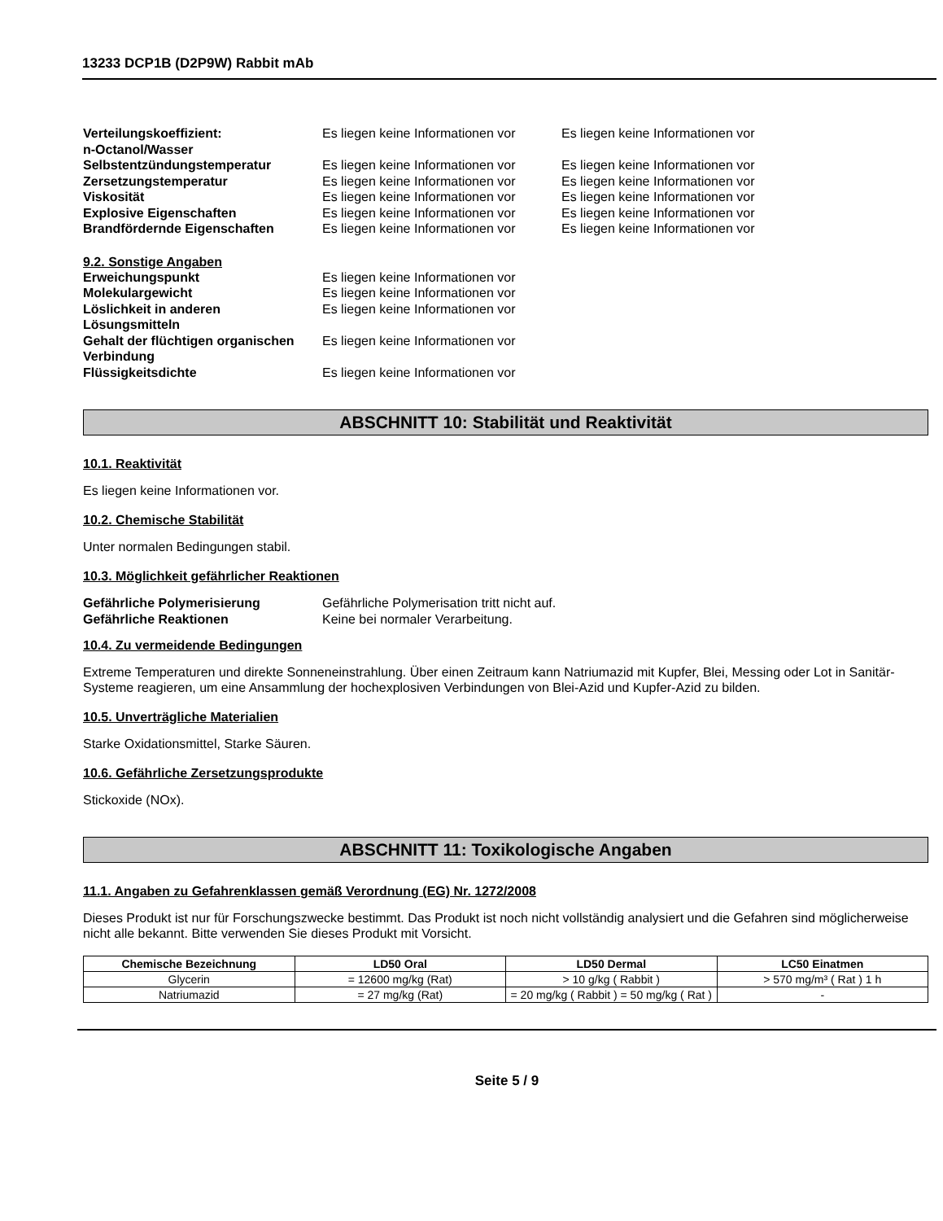13233 DCP1B (D2P9W) Rabbit mAb
| Verteilungskoeffizient: n-Octanol/Wasser | Es liegen keine Informationen vor | Es liegen keine Informationen vor |
| Selbstentzündungstemperatur | Es liegen keine Informationen vor | Es liegen keine Informationen vor |
| Zersetzungstemperatur | Es liegen keine Informationen vor | Es liegen keine Informationen vor |
| Viskosität | Es liegen keine Informationen vor | Es liegen keine Informationen vor |
| Explosive Eigenschaften | Es liegen keine Informationen vor | Es liegen keine Informationen vor |
| Brandfördernde Eigenschaften | Es liegen keine Informationen vor | Es liegen keine Informationen vor |
9.2. Sonstige Angaben
| Erweichungspunkt | Es liegen keine Informationen vor |
| Molekulargewicht | Es liegen keine Informationen vor |
| Löslichkeit in anderen Lösungsmitteln | Es liegen keine Informationen vor |
| Gehalt der flüchtigen organischen Verbindung | Es liegen keine Informationen vor |
| Flüssigkeitsdichte | Es liegen keine Informationen vor |
ABSCHNITT 10: Stabilität und Reaktivität
10.1. Reaktivität
Es liegen keine Informationen vor.
10.2. Chemische Stabilität
Unter normalen Bedingungen stabil.
10.3. Möglichkeit gefährlicher Reaktionen
| Gefährliche Polymerisierung | Gefährliche Polymerisation tritt nicht auf. |
| Gefährliche Reaktionen | Keine bei normaler Verarbeitung. |
10.4. Zu vermeidende Bedingungen
Extreme Temperaturen und direkte Sonneneinstrahlung. Über einen Zeitraum kann Natriumazid mit Kupfer, Blei, Messing oder Lot in Sanitär-Systeme reagieren, um eine Ansammlung der hochexplosiven Verbindungen von Blei-Azid und Kupfer-Azid zu bilden.
10.5. Unverträgliche Materialien
Starke Oxidationsmittel, Starke Säuren.
10.6. Gefährliche Zersetzungsprodukte
Stickoxide (NOx).
ABSCHNITT 11: Toxikologische Angaben
11.1. Angaben zu Gefahrenklassen gemäß Verordnung (EG) Nr. 1272/2008
Dieses Produkt ist nur für Forschungszwecke bestimmt. Das Produkt ist noch nicht vollständig analysiert und die Gefahren sind möglicherweise nicht alle bekannt. Bitte verwenden Sie dieses Produkt mit Vorsicht.
| Chemische Bezeichnung | LD50 Oral | LD50 Dermal | LC50 Einatmen |
| --- | --- | --- | --- |
| Glycerin | = 12600 mg/kg (Rat) | > 10 g/kg ( Rabbit ) | > 570 mg/m³ ( Rat ) 1 h |
| Natriumazid | = 27 mg/kg (Rat) | = 20 mg/kg ( Rabbit ) = 50 mg/kg ( Rat ) | - |
Seite 5 / 9